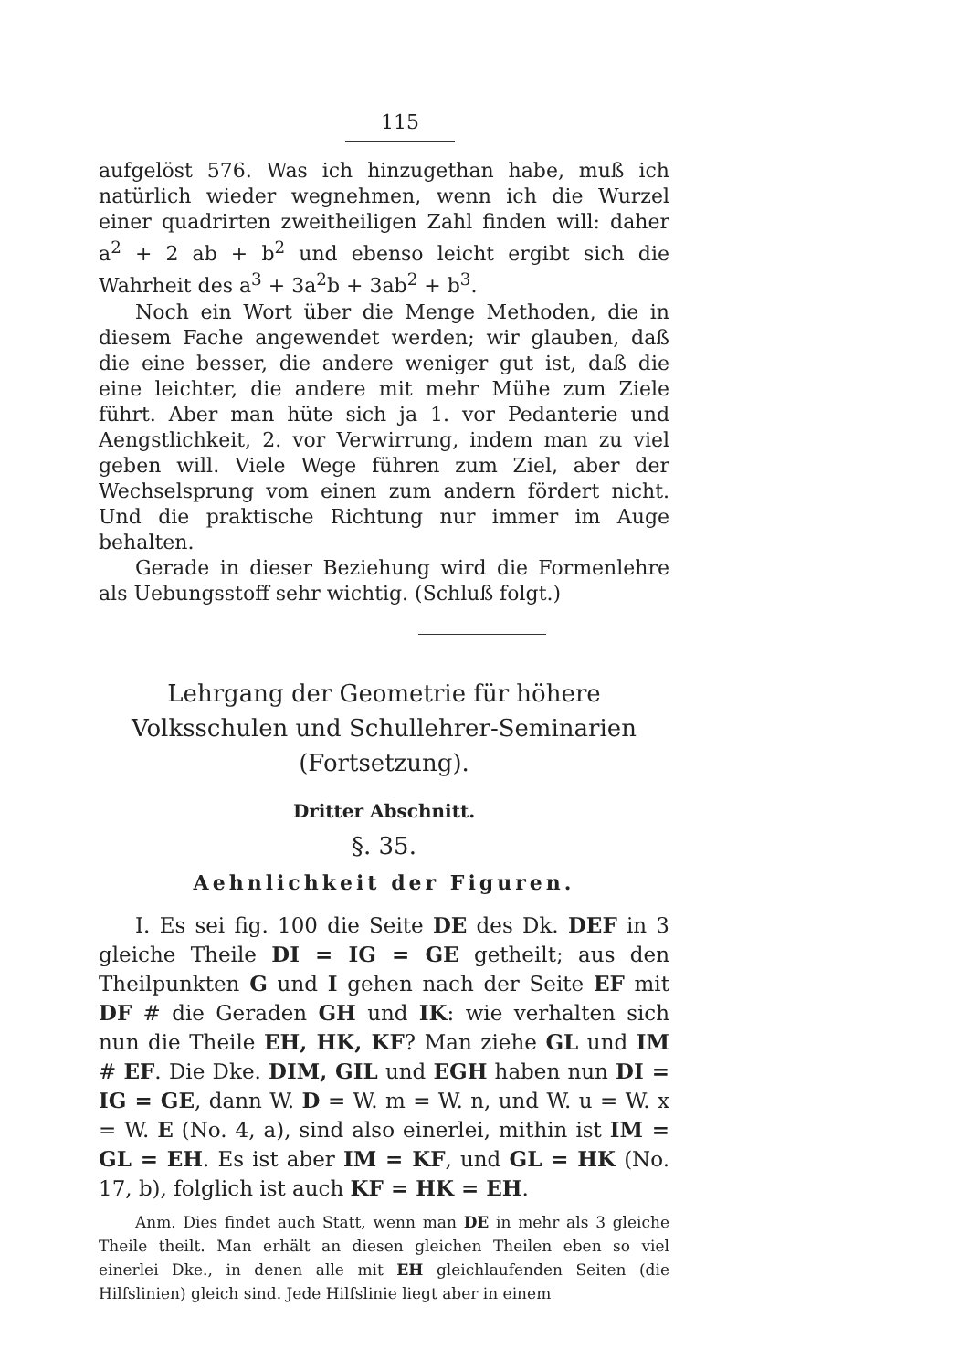115
aufgelöst 576. Was ich hinzugethan habe, muß ich natürlich wieder wegnehmen, wenn ich die Wurzel einer quadrirten zweitheiligen Zahl finden will: daher a<sup>2</sup> + 2 ab + b<sup>2</sup> und ebenso leicht ergibt sich die Wahrheit des a<sup>3</sup> + 3a<sup>2</sup>b + 3ab<sup>2</sup> + b<sup>3</sup>.
Noch ein Wort über die Menge Methoden, die in diesem Fache angewendet werden; wir glauben, daß die eine besser, die andere weniger gut ist, daß die eine leichter, die andere mit mehr Mühe zum Ziele führt. Aber man hüte sich ja 1. vor Pedanterie und Aengstlichkeit, 2. vor Verwirrung, indem man zu viel geben will. Viele Wege führen zum Ziel, aber der Wechselsprung vom einen zum andern fördert nicht. Und die praktische Richtung nur immer im Auge behalten.
Gerade in dieser Beziehung wird die Formenlehre als Uebungsstoff sehr wichtig. (Schluß folgt.)
Lehrgang der Geometrie für höhere Volksschulen und Schullehrer-Seminarien (Fortsetzung).
Dritter Abschnitt.
§. 35.
Aehnlichkeit der Figuren.
I. Es sei fig. 100 die Seite DE des Dk. DEF in 3 gleiche Theile DI = IG = GE getheilt; aus den Theilpunkten G und I gehen nach der Seite EF mit DF # die Geraden GH und IK: wie verhalten sich nun die Theile EH, HK, KF? Man ziehe GL und IM # EF. Die Dke. DIM, GIL und EGH haben nun DI = IG = GE, dann W. D = W. m = W. n, und W. u = W. x = W. E (No. 4, a), sind also einerlei, mithin ist IM = GL = EH. Es ist aber IM = KF, und GL = HK (No. 17, b), folglich ist auch KF = HK = EH.
Anm. Dies findet auch Statt, wenn man DE in mehr als 3 gleiche Theile theilt. Man erhält an diesen gleichen Theilen eben so viel einerlei Dke., in denen alle mit EH gleichlaufenden Seiten (die Hilfslinien) gleich sind. Jede Hilfslinie liegt aber in einem